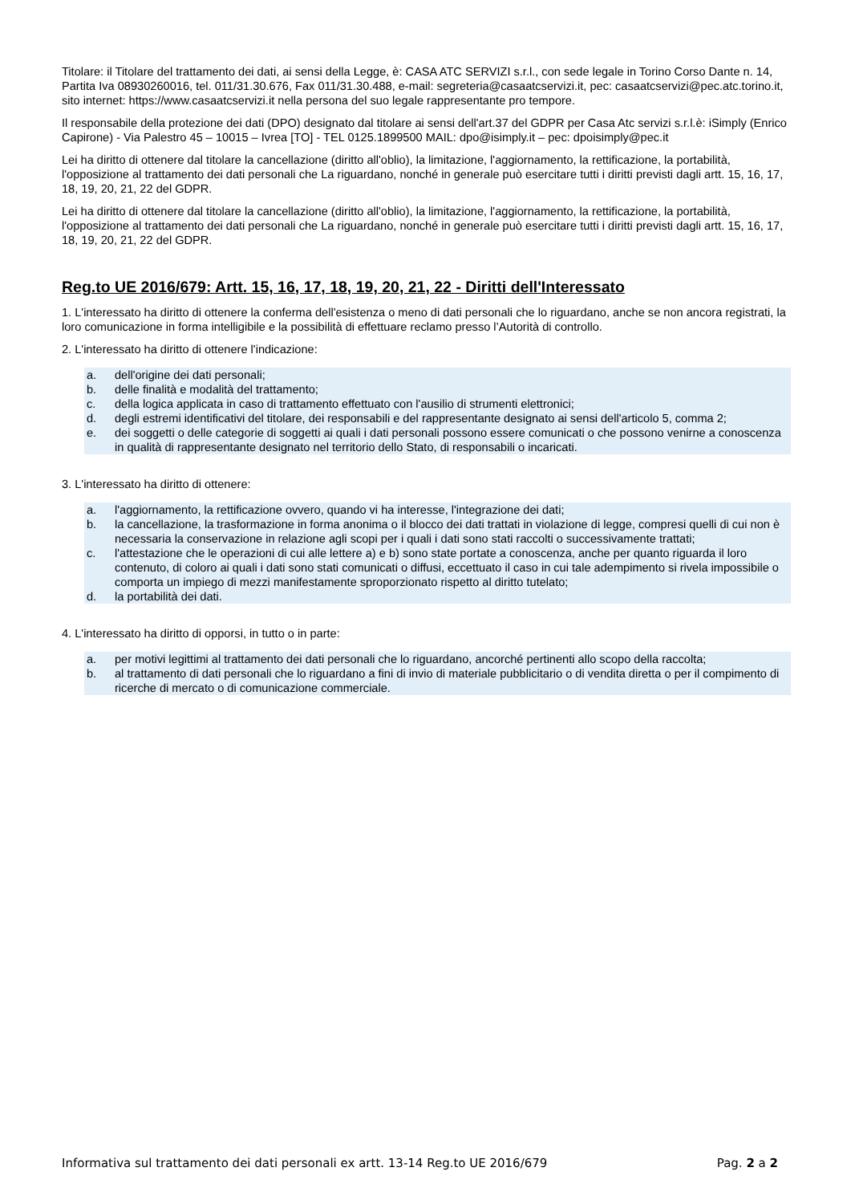Titolare: il Titolare del trattamento dei dati, ai sensi della Legge, è: CASA ATC SERVIZI s.r.l., con sede legale in Torino Corso Dante n. 14, Partita Iva 08930260016, tel. 011/31.30.676, Fax 011/31.30.488, e-mail: segreteria@casaatcservizi.it, pec: casaatcservizi@pec.atc.torino.it, sito internet: https://www.casaatcservizi.it nella persona del suo legale rappresentante pro tempore.
Il responsabile della protezione dei dati (DPO) designato dal titolare ai sensi dell'art.37 del GDPR per Casa Atc servizi s.r.l.è: iSimply (Enrico Capirone) - Via Palestro 45 – 10015 – Ivrea [TO] - TEL 0125.1899500 MAIL: dpo@isimply.it – pec: dpoisimply@pec.it
Lei ha diritto di ottenere dal titolare la cancellazione (diritto all'oblio), la limitazione, l'aggiornamento, la rettificazione, la portabilità, l'opposizione al trattamento dei dati personali che La riguardano, nonché in generale può esercitare tutti i diritti previsti dagli artt. 15, 16, 17, 18, 19, 20, 21, 22 del GDPR.
Lei ha diritto di ottenere dal titolare la cancellazione (diritto all'oblio), la limitazione, l'aggiornamento, la rettificazione, la portabilità, l'opposizione al trattamento dei dati personali che La riguardano, nonché in generale può esercitare tutti i diritti previsti dagli artt. 15, 16, 17, 18, 19, 20, 21, 22 del GDPR.
Reg.to UE 2016/679: Artt. 15, 16, 17, 18, 19, 20, 21, 22 - Diritti dell'Interessato
1. L'interessato ha diritto di ottenere la conferma dell'esistenza o meno di dati personali che lo riguardano, anche se non ancora registrati, la loro comunicazione in forma intelligibile e la possibilità di effettuare reclamo presso l’Autorità di controllo.
2. L'interessato ha diritto di ottenere l'indicazione:
a. dell'origine dei dati personali;
b. delle finalità e modalità del trattamento;
c. della logica applicata in caso di trattamento effettuato con l'ausilio di strumenti elettronici;
d. degli estremi identificativi del titolare, dei responsabili e del rappresentante designato ai sensi dell'articolo 5, comma 2;
e. dei soggetti o delle categorie di soggetti ai quali i dati personali possono essere comunicati o che possono venirne a conoscenza in qualità di rappresentante designato nel territorio dello Stato, di responsabili o incaricati.
3. L'interessato ha diritto di ottenere:
a. l'aggiornamento, la rettificazione ovvero, quando vi ha interesse, l'integrazione dei dati;
b. la cancellazione, la trasformazione in forma anonima o il blocco dei dati trattati in violazione di legge, compresi quelli di cui non è necessaria la conservazione in relazione agli scopi per i quali i dati sono stati raccolti o successivamente trattati;
c. l'attestazione che le operazioni di cui alle lettere a) e b) sono state portate a conoscenza, anche per quanto riguarda il loro contenuto, di coloro ai quali i dati sono stati comunicati o diffusi, eccettuato il caso in cui tale adempimento si rivela impossibile o comporta un impiego di mezzi manifestamente sproporzionato rispetto al diritto tutelato;
d. la portabilità dei dati.
4. L'interessato ha diritto di opporsi, in tutto o in parte:
a. per motivi legittimi al trattamento dei dati personali che lo riguardano, ancorché pertinenti allo scopo della raccolta;
b. al trattamento di dati personali che lo riguardano a fini di invio di materiale pubblicitario o di vendita diretta o per il compimento di ricerche di mercato o di comunicazione commerciale.
Informativa sul trattamento dei dati personali ex artt. 13-14 Reg.to UE 2016/679 Pag. 2 a 2